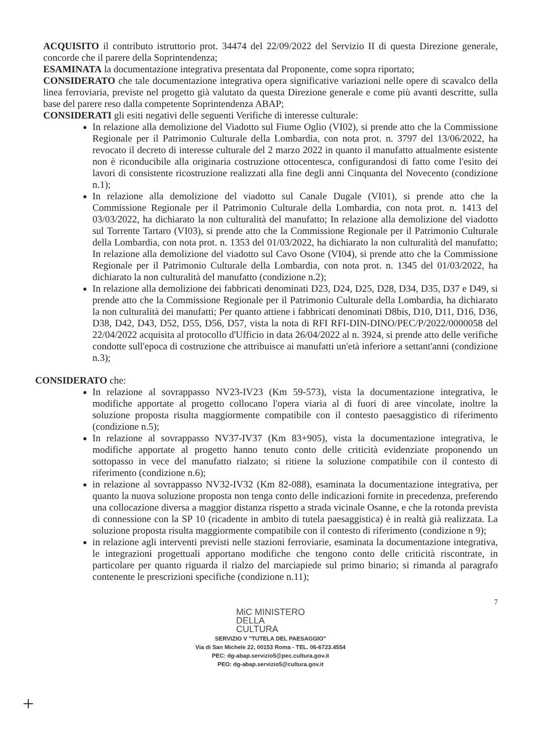ACQUISITO il contributo istruttorio prot. 34474 del 22/09/2022 del Servizio II di questa Direzione generale, concorde che il parere della Soprintendenza;
ESAMINATA la documentazione integrativa presentata dal Proponente, come sopra riportato;
CONSIDERATO che tale documentazione integrativa opera significative variazioni nelle opere di scavalco della linea ferroviaria, previste nel progetto già valutato da questa Direzione generale e come più avanti descritte, sulla base del parere reso dalla competente Soprintendenza ABAP;
CONSIDERATI gli esiti negativi delle seguenti Verifiche di interesse culturale:
In relazione alla demolizione del Viadotto sul Fiume Oglio (VI02), si prende atto che la Commissione Regionale per il Patrimonio Culturale della Lombardia, con nota prot. n. 3797 del 13/06/2022, ha revocato il decreto di interesse culturale del 2 marzo 2022 in quanto il manufatto attualmente esistente non è riconducibile alla originaria costruzione ottocentesca, configurandosi di fatto come l'esito dei lavori di consistente ricostruzione realizzati alla fine degli anni Cinquanta del Novecento (condizione n.1);
In relazione alla demolizione del viadotto sul Canale Dugale (VI01), si prende atto che la Commissione Regionale per il Patrimonio Culturale della Lombardia, con nota prot. n. 1413 del 03/03/2022, ha dichiarato la non culturalità del manufatto; In relazione alla demolizione del viadotto sul Torrente Tartaro (VI03), si prende atto che la Commissione Regionale per il Patrimonio Culturale della Lombardia, con nota prot. n. 1353 del 01/03/2022, ha dichiarato la non culturalità del manufatto; In relazione alla demolizione del viadotto sul Cavo Osone (VI04), si prende atto che la Commissione Regionale per il Patrimonio Culturale della Lombardia, con nota prot. n. 1345 del 01/03/2022, ha dichiarato la non culturalità del manufatto (condizione n.2);
In relazione alla demolizione dei fabbricati denominati D23, D24, D25, D28, D34, D35, D37 e D49, si prende atto che la Commissione Regionale per il Patrimonio Culturale della Lombardia, ha dichiarato la non culturalità dei manufatti; Per quanto attiene i fabbricati denominati D8bis, D10, D11, D16, D36, D38, D42, D43, D52, D55, D56, D57, vista la nota di RFI RFI-DIN-DINO/PEC/P/2022/0000058 del 22/04/2022 acquisita al protocollo d'Ufficio in data 26/04/2022 al n. 3924, si prende atto delle verifiche condotte sull'epoca di costruzione che attribuisce ai manufatti un'età inferiore a settant'anni (condizione n.3);
CONSIDERATO che:
In relazione al sovrappasso NV23-IV23 (Km 59-573), vista la documentazione integrativa, le modifiche apportate al progetto collocano l'opera viaria al di fuori di aree vincolate, inoltre la soluzione proposta risulta maggiormente compatibile con il contesto paesaggistico di riferimento (condizione n.5);
In relazione al sovrappasso NV37-IV37 (Km 83+905), vista la documentazione integrativa, le modifiche apportate al progetto hanno tenuto conto delle criticità evidenziate proponendo un sottopasso in vece del manufatto rialzato; si ritiene la soluzione compatibile con il contesto di riferimento (condizione n.6);
in relazione al sovrappasso NV32-IV32 (Km 82-088), esaminata la documentazione integrativa, per quanto la nuova soluzione proposta non tenga conto delle indicazioni fornite in precedenza, preferendo una collocazione diversa a maggior distanza rispetto a strada vicinale Osanne, e che la rotonda prevista di connessione con la SP 10 (ricadente in ambito di tutela paesaggistica) è in realtà già realizzata. La soluzione proposta risulta maggiormente compatibile con il contesto di riferimento (condizione n 9);
in relazione agli interventi previsti nelle stazioni ferroviarie, esaminata la documentazione integrativa, le integrazioni progettuali apportano modifiche che tengono conto delle criticità riscontrate, in particolare per quanto riguarda il rialzo del marciapiede sul primo binario; si rimanda al paragrafo contenente le prescrizioni specifiche (condizione n.11);
7
MiC MINISTERO
DELLA
CULTURA
SERVIZIO V "TUTELA DEL PAESAGGIO"
Via di San Michele 22, 00153 Roma - TEL. 06-6723.4554
PEC: dg-abap.servizio5@pec.cultura.gov.it
PEO: dg-abap.servizio5@cultura.gov.it
+